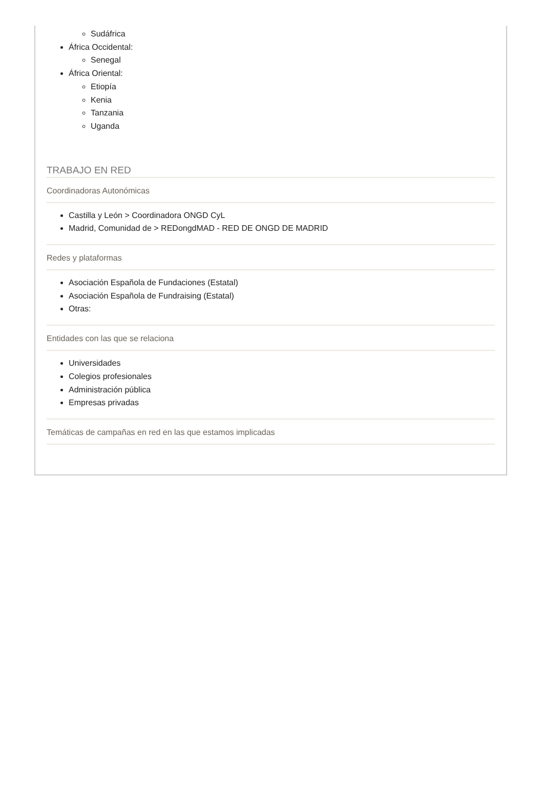Sudáfrica
África Occidental:
Senegal
África Oriental:
Etiopía
Kenia
Tanzania
Uganda
TRABAJO EN RED
Coordinadoras Autonómicas
Castilla y León > Coordinadora ONGD CyL
Madrid, Comunidad de > REDongdMAD - RED DE ONGD DE MADRID
Redes y plataformas
Asociación Española de Fundaciones (Estatal)
Asociación Española de Fundraising (Estatal)
Otras:
Entidades con las que se relaciona
Universidades
Colegios profesionales
Administración pública
Empresas privadas
Temáticas de campañas en red en las que estamos implicadas